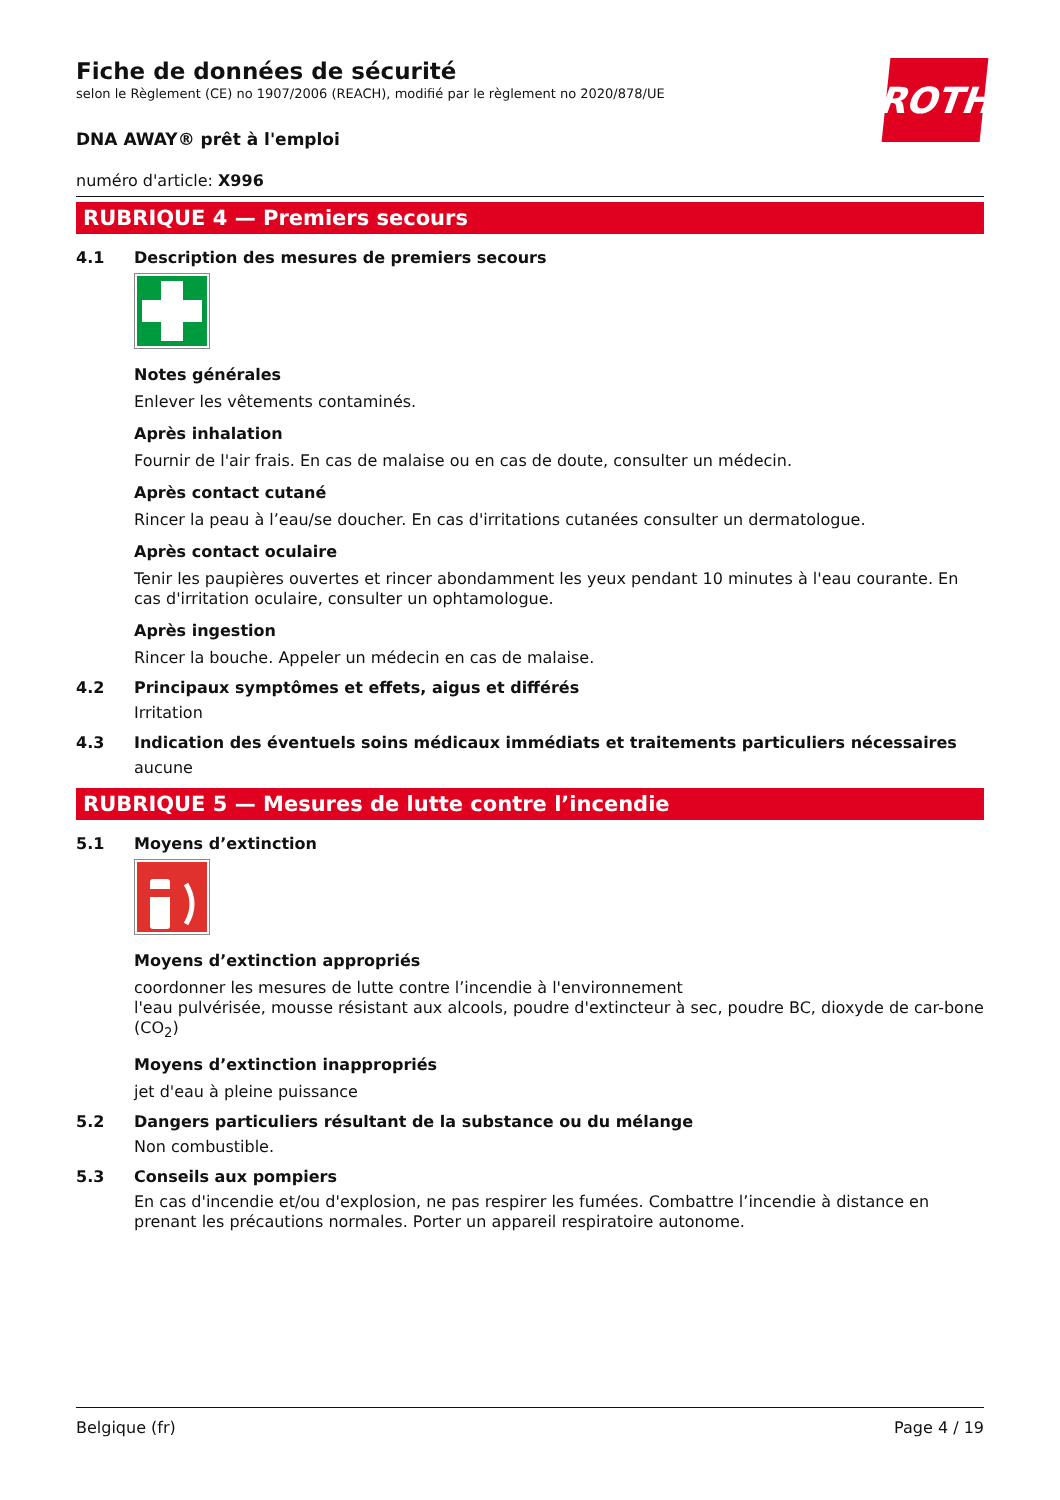ROTH
Fiche de données de sécurité
selon le Règlement (CE) no 1907/2006 (REACH), modifié par le règlement no 2020/878/UE
DNA AWAY® prêt à l'emploi
numéro d'article: X996
RUBRIQUE 4 — Premiers secours
4.1 Description des mesures de premiers secours
Notes générales
Enlever les vêtements contaminés.
Après inhalation
Fournir de l'air frais. En cas de malaise ou en cas de doute, consulter un médecin.
Après contact cutané
Rincer la peau à l’eau/se doucher. En cas d'irritations cutanées consulter un dermatologue.
Après contact oculaire
Tenir les paupières ouvertes et rincer abondamment les yeux pendant 10 minutes à l'eau courante. En cas d'irritation oculaire, consulter un ophtamologue.
Après ingestion
Rincer la bouche. Appeler un médecin en cas de malaise.
4.2 Principaux symptômes et effets, aigus et différés
Irritation
4.3 Indication des éventuels soins médicaux immédiats et traitements particuliers nécessaires
aucune
RUBRIQUE 5 — Mesures de lutte contre l’incendie
5.1 Moyens d’extinction
Moyens d’extinction appropriés
coordonner les mesures de lutte contre l’incendie à l'environnement
l'eau pulvérisée, mousse résistant aux alcools, poudre d'extincteur à sec, poudre BC, dioxyde de car-bone (CO<sub>2</sub>)
Moyens d’extinction inappropriés
jet d'eau à pleine puissance
5.2 Dangers particuliers résultant de la substance ou du mélange
Non combustible.
5.3 Conseils aux pompiers
En cas d'incendie et/ou d'explosion, ne pas respirer les fumées. Combattre l’incendie à distance en prenant les précautions normales. Porter un appareil respiratoire autonome.
Belgique (fr) Page 4 / 19